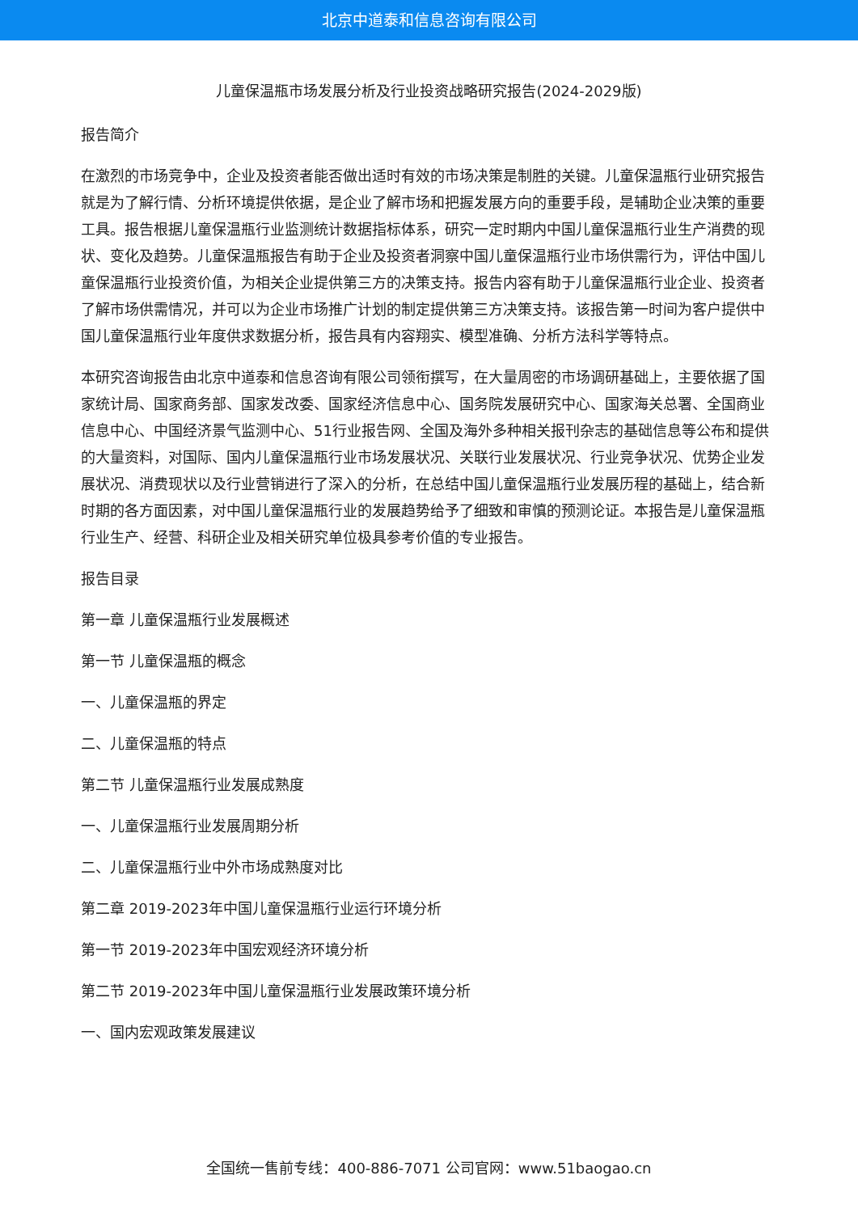北京中道泰和信息咨询有限公司
儿童保温瓶市场发展分析及行业投资战略研究报告(2024-2029版)
报告简介
在激烈的市场竞争中，企业及投资者能否做出适时有效的市场决策是制胜的关键。儿童保温瓶行业研究报告就是为了解行情、分析环境提供依据，是企业了解市场和把握发展方向的重要手段，是辅助企业决策的重要工具。报告根据儿童保温瓶行业监测统计数据指标体系，研究一定时期内中国儿童保温瓶行业生产消费的现状、变化及趋势。儿童保温瓶报告有助于企业及投资者洞察中国儿童保温瓶行业市场供需行为，评估中国儿童保温瓶行业投资价值，为相关企业提供第三方的决策支持。报告内容有助于儿童保温瓶行业企业、投资者了解市场供需情况，并可以为企业市场推广计划的制定提供第三方决策支持。该报告第一时间为客户提供中国儿童保温瓶行业年度供求数据分析，报告具有内容翔实、模型准确、分析方法科学等特点。
本研究咨询报告由北京中道泰和信息咨询有限公司领衔撰写，在大量周密的市场调研基础上，主要依据了国家统计局、国家商务部、国家发改委、国家经济信息中心、国务院发展研究中心、国家海关总署、全国商业信息中心、中国经济景气监测中心、51行业报告网、全国及海外多种相关报刊杂志的基础信息等公布和提供的大量资料，对国际、国内儿童保温瓶行业市场发展状况、关联行业发展状况、行业竞争状况、优势企业发展状况、消费现状以及行业营销进行了深入的分析，在总结中国儿童保温瓶行业发展历程的基础上，结合新时期的各方面因素，对中国儿童保温瓶行业的发展趋势给予了细致和审慎的预测论证。本报告是儿童保温瓶行业生产、经营、科研企业及相关研究单位极具参考价值的专业报告。
报告目录
第一章 儿童保温瓶行业发展概述
第一节 儿童保温瓶的概念
一、儿童保温瓶的界定
二、儿童保温瓶的特点
第二节 儿童保温瓶行业发展成熟度
一、儿童保温瓶行业发展周期分析
二、儿童保温瓶行业中外市场成熟度对比
第二章 2019-2023年中国儿童保温瓶行业运行环境分析
第一节 2019-2023年中国宏观经济环境分析
第二节 2019-2023年中国儿童保温瓶行业发展政策环境分析
一、国内宏观政策发展建议
全国统一售前专线：400-886-7071 公司官网：www.51baogao.cn